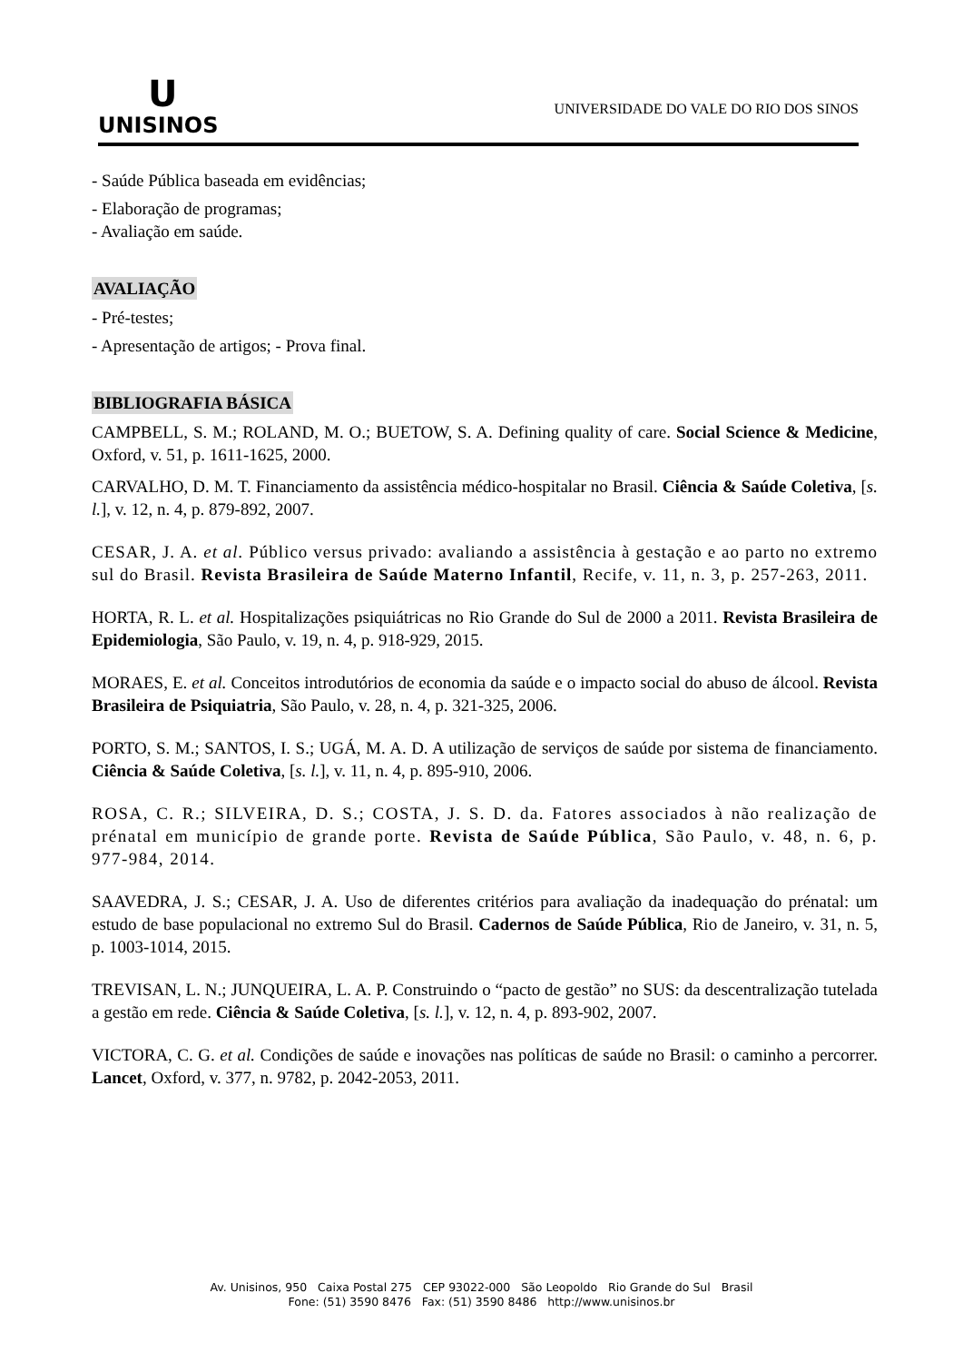U
UNISINOS
UNIVERSIDADE DO VALE DO RIO DOS SINOS
- Saúde Pública baseada em evidências;
- Elaboração de programas;
- Avaliação em saúde.
AVALIAÇÃO
- Pré-testes;
- Apresentação de artigos; - Prova final.
BIBLIOGRAFIA BÁSICA
CAMPBELL, S. M.; ROLAND, M. O.; BUETOW, S. A. Defining quality of care. Social Science & Medicine, Oxford, v. 51, p. 1611-1625, 2000.
CARVALHO, D. M. T. Financiamento da assistência médico-hospitalar no Brasil. Ciência & Saúde Coletiva, [s. l.], v. 12, n. 4, p. 879-892, 2007.
CESAR, J. A. et al. Público versus privado: avaliando a assistência à gestação e ao parto no extremo sul do Brasil. Revista Brasileira de Saúde Materno Infantil, Recife, v. 11, n. 3, p. 257-263, 2011.
HORTA, R. L. et al. Hospitalizações psiquiátricas no Rio Grande do Sul de 2000 a 2011. Revista Brasileira de Epidemiologia, São Paulo, v. 19, n. 4, p. 918-929, 2015.
MORAES, E. et al. Conceitos introdutórios de economia da saúde e o impacto social do abuso de álcool. Revista Brasileira de Psiquiatria, São Paulo, v. 28, n. 4, p. 321-325, 2006.
PORTO, S. M.; SANTOS, I. S.; UGÁ, M. A. D. A utilização de serviços de saúde por sistema de financiamento. Ciência & Saúde Coletiva, [s. l.], v. 11, n. 4, p. 895-910, 2006.
ROSA, C. R.; SILVEIRA, D. S.; COSTA, J. S. D. da. Fatores associados à não realização de prénatal em município de grande porte. Revista de Saúde Pública, São Paulo, v. 48, n. 6, p. 977-984, 2014.
SAAVEDRA, J. S.; CESAR, J. A. Uso de diferentes critérios para avaliação da inadequação do prénatal: um estudo de base populacional no extremo Sul do Brasil. Cadernos de Saúde Pública, Rio de Janeiro, v. 31, n. 5, p. 1003-1014, 2015.
TREVISAN, L. N.; JUNQUEIRA, L. A. P. Construindo o “pacto de gestão” no SUS: da descentralização tutelada a gestão em rede. Ciência & Saúde Coletiva, [s. l.], v. 12, n. 4, p. 893-902, 2007.
VICTORA, C. G. et al. Condições de saúde e inovações nas políticas de saúde no Brasil: o caminho a percorrer. Lancet, Oxford, v. 377, n. 9782, p. 2042-2053, 2011.
Av. Unisinos, 950 Caixa Postal 275 CEP 93022-000 São Leopoldo Rio Grande do Sul Brasil
Fone: (51) 3590 8476 Fax: (51) 3590 8486 http://www.unisinos.br